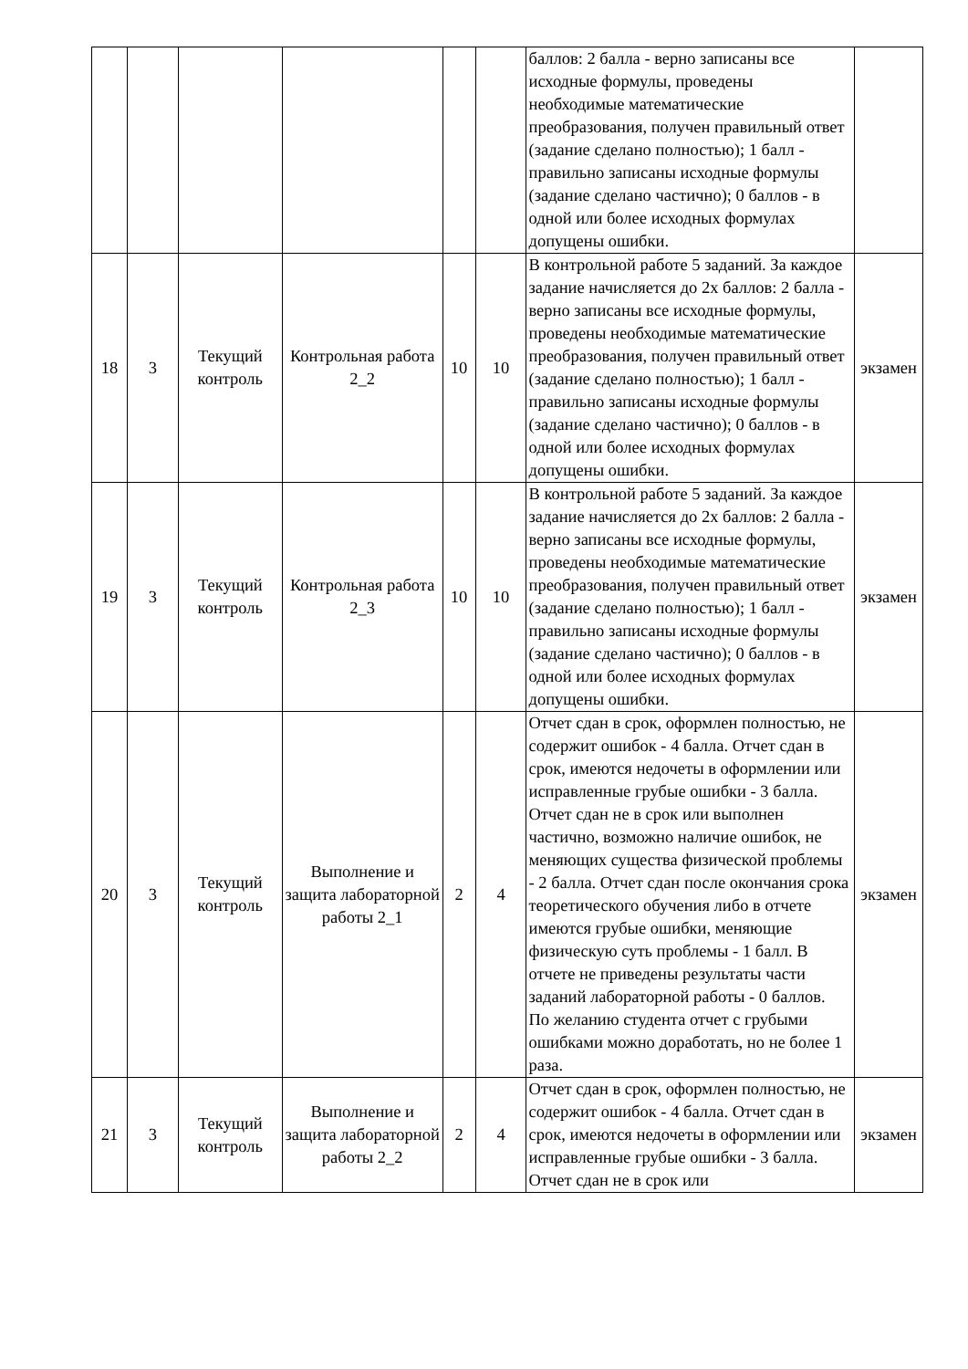| | | | | | | баллов: 2 балла - верно записаны все исходные формулы, проведены необходимые математические преобразования, получен правильный ответ (задание сделано полностью); 1 балл - правильно записаны исходные формулы (задание сделано частично); 0 баллов - в одной или более исходных формулах допущены ошибки. | |
| 18 | 3 | Текущий контроль | Контрольная работа 2_2 | 10 | 10 | В контрольной работе 5 заданий. За каждое задание начисляется до 2х баллов: 2 балла - верно записаны все исходные формулы, проведены необходимые математические преобразования, получен правильный ответ (задание сделано полностью); 1 балл - правильно записаны исходные формулы (задание сделано частично); 0 баллов - в одной или более исходных формулах допущены ошибки. | экзамен |
| 19 | 3 | Текущий контроль | Контрольная работа 2_3 | 10 | 10 | В контрольной работе 5 заданий. За каждое задание начисляется до 2х баллов: 2 балла - верно записаны все исходные формулы, проведены необходимые математические преобразования, получен правильный ответ (задание сделано полностью); 1 балл - правильно записаны исходные формулы (задание сделано частично); 0 баллов - в одной или более исходных формулах допущены ошибки. | экзамен |
| 20 | 3 | Текущий контроль | Выполнение и защита лабораторной работы 2_1 | 2 | 4 | Отчет сдан в срок, оформлен полностью, не содержит ошибок - 4 балла. Отчет сдан в срок, имеются недочеты в оформлении или исправленные грубые ошибки - 3 балла. Отчет сдан не в срок или выполнен частично, возможно наличие ошибок, не меняющих существа физической проблемы - 2 балла. Отчет сдан после окончания срока теоретического обучения либо в отчете имеются грубые ошибки, меняющие физическую суть проблемы - 1 балл. В отчете не приведены результаты части заданий лабораторной работы - 0 баллов. По желанию студента отчет с грубыми ошибками можно доработать, но не более 1 раза. | экзамен |
| 21 | 3 | Текущий контроль | Выполнение и защита лабораторной работы 2_2 | 2 | 4 | Отчет сдан в срок, оформлен полностью, не содержит ошибок - 4 балла. Отчет сдан в срок, имеются недочеты в оформлении или исправленные грубые ошибки - 3 балла. Отчет сдан не в срок или | экзамен |